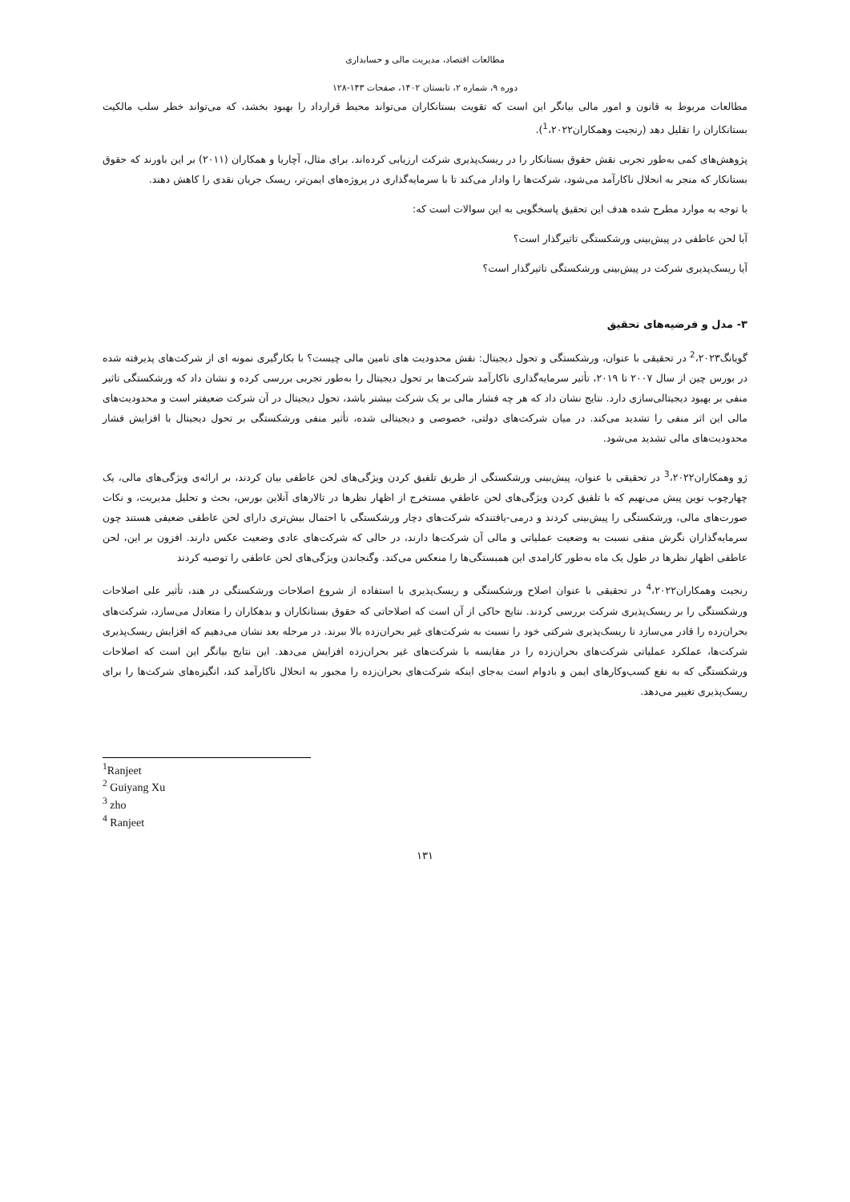مطالعات اقتصاد، مدیریت مالی و حسابداری
دوره ۹، شماره ۲، تابستان ۱۴۰۲، صفحات ۱۴۳-۱۲۸
مطالعات مربوط به قانون و امور مالی بیانگر این است که تقویت بستانکاران می‌تواند محیط قرارداد را بهبود بخشد، که می‌تواند خطر سلب مالکیت بستانکاران را تقلیل دهد (رنجیت وهمکاران<sup>1</sup>،۲۰۲۲).
پژوهش‌های کمی به‌طور تجربی نقش حقوق بستانکار را در ریسک‌پذیری شرکت ارزیابی کرده‌اند. برای مثال، آچاریا و همکاران (۲۰۱۱) بر این باورند که حقوق بستانکار که منجر به انحلال ناکارآمد می‌شود، شرکت‌ها را وادار می‌کند تا با سرمایه‌گذاری در پروژه‌های ایمن‌تر، ریسک جریان نقدی را کاهش دهند.
با توجه به موارد مطرح شده هدف این تحقیق پاسخگویی به این سوالات است که:
آیا لحن عاطفی در پیش‌بینی ورشکستگی تاثیرگذار است؟
آیا ریسک‌پذیری شرکت در پیش‌بینی ورشکستگی تاثیرگذار است؟
۳- مدل و فرضیه‌های تحقیق
گویانگ<sup>2</sup>،۲۰۲۳ در تحقیقی با عنوان، ورشکستگی و تحول دیجیتال: نقش محدودیت های تامین مالی چیست؟ با بکارگیری نمونه ای از شرکت‌های پذیرفته شده در بورس چین از سال ۲۰۰۷ تا ۲۰۱۹، تأثیر سرمایه‌گذاری ناکارآمد شرکت‌ها بر تحول دیجیتال را به‌طور تجربی بررسی کرده و نشان داد که ورشکستگی تاثیر منفی بر بهبود دیجیتالی‌سازی دارد. نتایج نشان داد که هر چه فشار مالی بر یک شرکت بیشتر باشد، تحول دیجیتال در آن شرکت ضعیفتر است و محدودیت‌های مالی این اثر منفی را تشدید می‌کند. در میان شرکت‌های دولتی، خصوصی و دیجیتالی شده، تأثیر منفی ورشکستگی بر تحول دیجیتال با افزایش فشار محدودیت‌های مالی تشدید می‌شود.
ژو وهمکاران<sup>3</sup>،۲۰۲۲ در تحقیقی با عنوان، پیش‌بینی ورشکستگی از طریق تلفیق کردن ویژگی‌های لحن عاطفی بیان کردند، بر ارائه‌ی ویژگی‌های مالی، یک چهارچوب نوین پیش می‌نهیم که با تلفیق کردن ویژگی‌های لحن عاطفیِ مستخرج از اظهار نظرها در تالارهای آنلاین بورس، بحث و تحلیل مدیریت، و نکات صورت‌های مالی، ورشکستگی را پیش‌بینی کردند و درمی-یافتندکه شرکت‌های دچار ورشکستگی با احتمال بیش‌تری دارای لحن عاطفی ضعیفی هستند چون سرمایه‌گذاران نگرش منفی نسبت به وضعیت عملیاتی و مالی آن شرکت‌ها دارند، در حالی که شرکت‌های عادی وضعیت عکس دارند. افزون بر این، لحن عاطفی اظهار نظرها در طول یک ماه به‌طور کارامدی این همبستگی‌ها را منعکس می‌کند. وگنجاندن ویژگی‌های لحن عاطفی را توصیه کردند
رنجیت وهمکاران<sup>4</sup>،۲۰۲۲ در تحقیقی با عنوان اصلاح ورشکستگی و ریسک‌پذیری با استفاده از شروع اصلاحات ورشکستگی در هند، تأثیر علی اصلاحات ورشکستگی را بر ریسک‌پذیری شرکت بررسی کردند. نتایج حاکی از آن است که اصلاحاتی که حقوق بستانکاران و بدهکاران را متعادل می‌سازد، شرکت‌های بحران‌زده را قادر می‌سازد تا ریسک‌پذیری شرکتی خود را نسبت به شرکت‌های غیر بحران‌زده بالا ببرند. در مرحله بعد نشان می‌دهیم که افزایش ریسک‌پذیری شرکت‌ها، عملکرد عملیاتی شرکت‌های بحران‌زده را در مقایسه با شرکت‌های غیر بحران‌زده افزایش می‌دهد. این نتایج بیانگر این است که اصلاحات ورشکستگی که به نفع کسب‌وکارهای ایمن و بادوام است به‌جای اینکه شرکت‌های بحران‌زده را مجبور به انحلال ناکارآمد کند، انگیزه‌های شرکت‌ها را برای ریسک‌پذیری تغییر می‌دهد.
<sup>1</sup> Ranjeet
<sup>2</sup> Guiyang Xu
<sup>3</sup> zho
<sup>4</sup> Ranjeet
۱۳۱